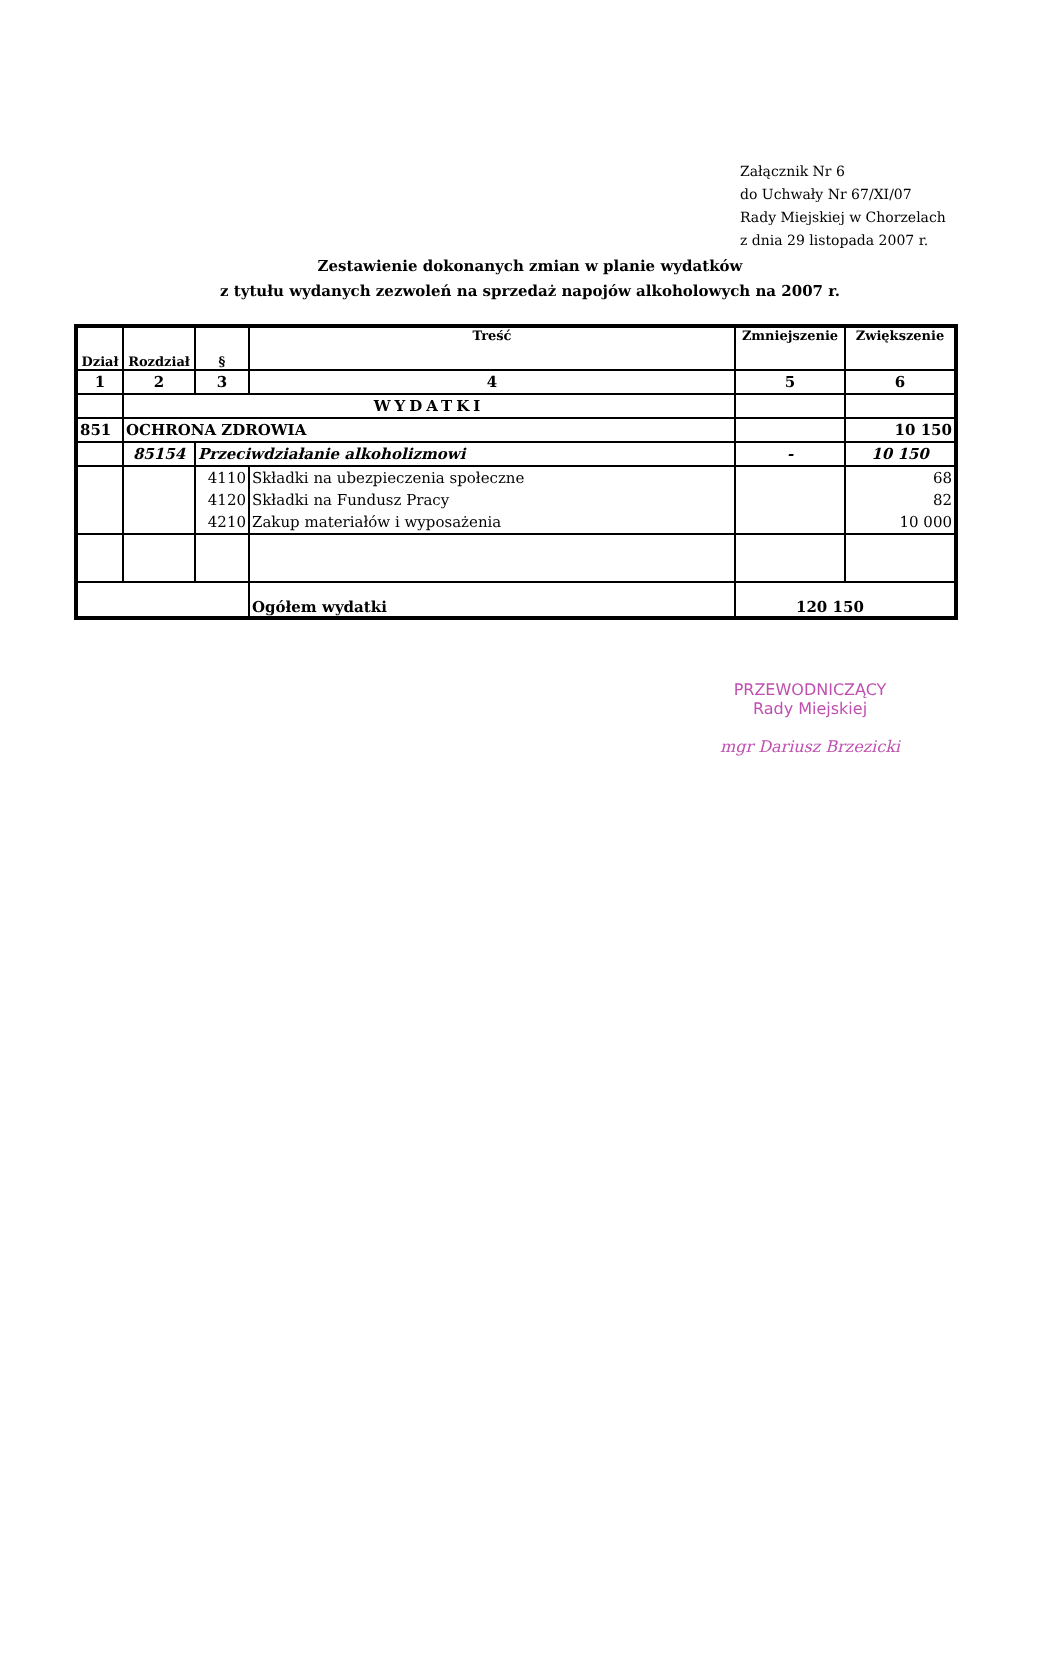Załącznik Nr 6
do Uchwały Nr 67/XI/07
Rady Miejskiej w Chorzelach
z dnia 29 listopada 2007 r.
Zestawienie dokonanych zmian w planie wydatków
z tytułu wydanych zezwoleń na sprzedaż napojów alkoholowych na 2007 r.
| Dział | Rozdział | § | Treść | Zmniejszenie | Zwiększenie |
| --- | --- | --- | --- | --- | --- |
| 1 | 2 | 3 | 4 | 5 | 6 |
| | WYDATKI | | | | |
| 851 | OCHRONA ZDROWIA | | | | 10 150 |
| | 85154 | Przeciwdziałanie alkoholizmowi | | - | 10 150 |
| | | 4110 | Składki na ubezpieczenia społeczne | | 68 |
| | | 4120 | Składki na Fundusz Pracy | | 82 |
| | | 4210 | Zakup materiałów i wyposażenia | | 10 000 |
| | | | Ogółem wydatki | 120 150 | |
PRZEWODNICZĄCY
Rady Miejskiej
mgr Dariusz Brzezicki